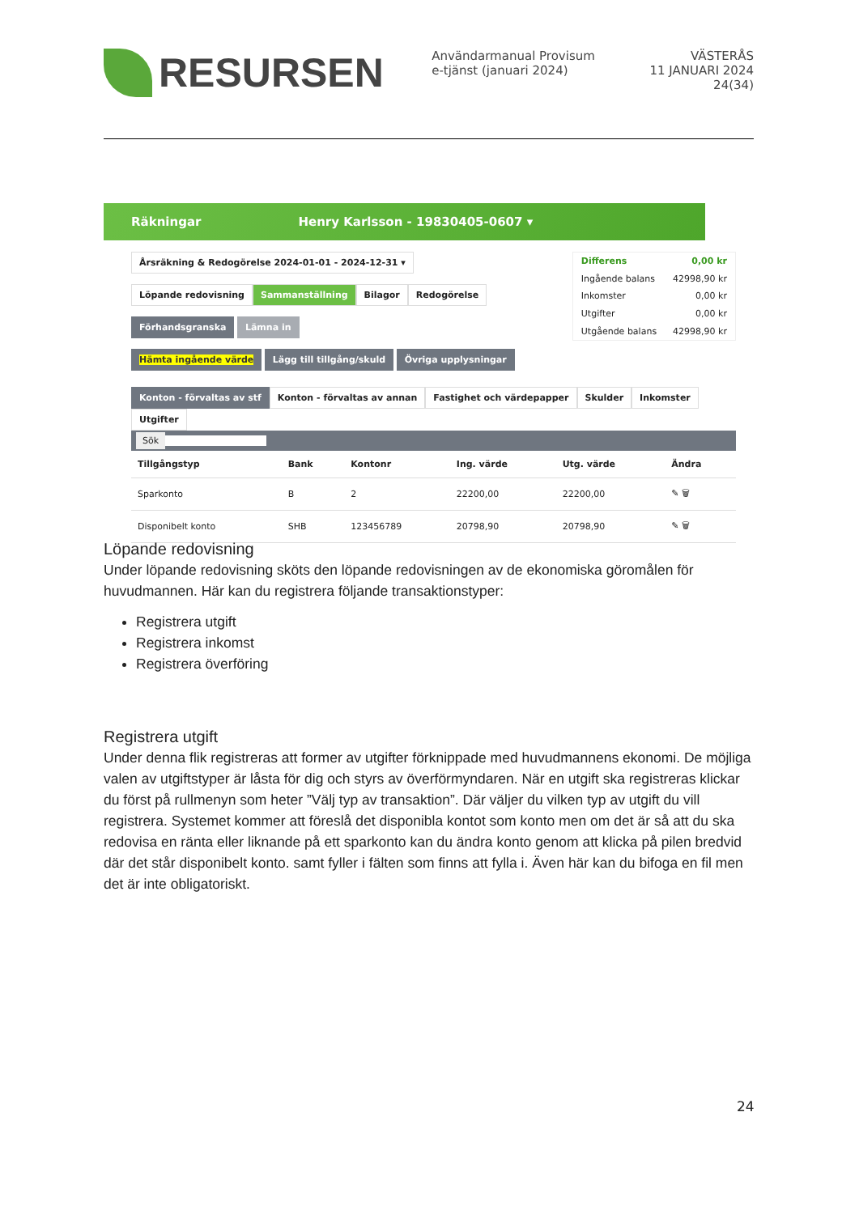RESURSEN
Användarmanual Provisum e-tjänst (januari 2024)
VÄSTERÅS
11 JANUARI 2024
24(34)
Räkningar Henry Karlsson - 19830405-0607 ▾
Årsräkning & Redogörelse 2024-01-01 - 2024-12-31 ▾
Löpande redovisning Sammanställning Bilagor Redogörelse
Förhandsgranska Lämna in
Hämta ingående värde Lägg till tillgång/skuld Övriga upplysningar
| Differens | 0,00 kr |
| Ingående balans | 42998,90 kr |
| Inkomster | 0,00 kr |
| Utgifter | 0,00 kr |
| Utgående balans | 42998,90 kr |
Konton - förvaltas av stf Konton - förvaltas av annan Fastighet och värdepapper Skulder Inkomster Utgifter
Sök
| Tillgångstyp | Bank | Kontonr | Ing. värde | Utg. värde | Ändra |
| --- | --- | --- | --- | --- | --- |
| Sparkonto | B | 2 | 22200,00 | 22200,00 | ✎ 🗑 |
| Disponibelt konto | SHB | 123456789 | 20798,90 | 20798,90 | ✎ 🗑 |
Löpande redovisning
Under löpande redovisning sköts den löpande redovisningen av de ekonomiska göromålen för huvudmannen. Här kan du registrera följande transaktionstyper:
Registrera utgift
Registrera inkomst
Registrera överföring
Registrera utgift
Under denna flik registreras att former av utgifter förknippade med huvudmannens ekonomi. De möjliga valen av utgiftstyper är låsta för dig och styrs av överförmyndaren. När en utgift ska registreras klickar du först på rullmenyn som heter ”Välj typ av transaktion”. Där väljer du vilken typ av utgift du vill registrera. Systemet kommer att föreslå det disponibla kontot som konto men om det är så att du ska redovisa en ränta eller liknande på ett sparkonto kan du ändra konto genom att klicka på pilen bredvid där det står disponibelt konto. samt fyller i fälten som finns att fylla i. Även här kan du bifoga en fil men det är inte obligatoriskt.
24